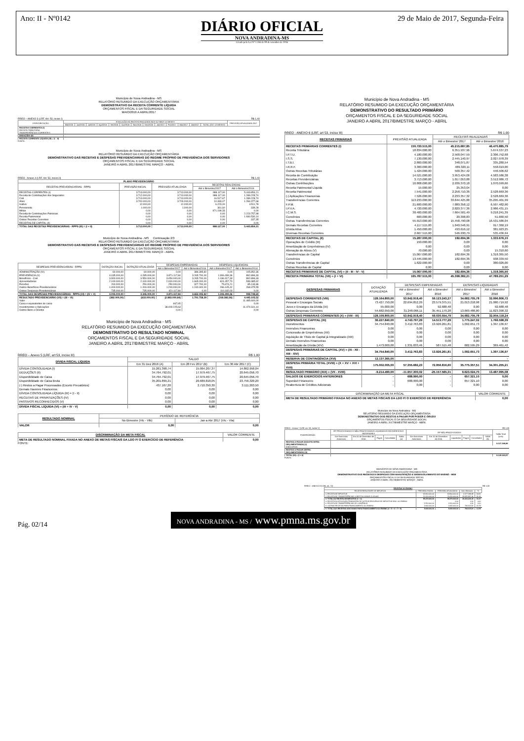Ano: II - Nº0142
DIÁRIO OFICIAL
NOVA ANDRADINA-MS
Criado pela Lei Nº 1.336 de 09 de setembro de 2016
29 de Maio de 2017, Segunda-Feira
Município de Nova Andradina - MS
RELATÓRIO RESUMIDO DA EXECUÇÃO ORÇAMENTÁRIA
DEMONSTRATIVO DA RECEITA CORRENTE LÍQUIDA
ORÇAMENTOS FISCAL E DA SEGURIDADE SOCIAL
MAIO/2016 A ABRIL/2017
RREO – ANEXO 3 (LRF, Art. 53, inciso I) R$ 1,00
| ESPECIFICAÇÃO | EVOLUÇÃO DA RECEITA REALIZADA NOS ÚLTIMOS 12 MESES | | | | | | | | | | | | | PREVISÃO ATUALIZADA 2017 |
| --- | --- | --- | --- | --- | --- | --- | --- | --- | --- | --- | --- | --- | --- | --- |
| | Mai/2016 | Jun/2016 | Jul/2016 | Ago/2016 | Set/2016 | Out/2016 | Nov/2016 | Dez/2016 | Jan/2017 | Fev/2017 | Mar/2017 | Abr/2017 | TOTAL (ÚLT. 12 MESES) | |
| RECEITAS CORRENTES (I) | | | | | | | | | | | | | | |
| RECEITA TRIBUTÁRIA | | | | | | | | | | | | | | |
| TRANSFERÊNCIAS CORRENTES | | | | | | | | | | | | | | |
| DEDUÇÕES (II) | | | | | | | | | | | | | | |
| RECEITA CORRENTE LÍQUIDA (III) = (I – II) | | | | | | | | | | | | | | |
FONTE:
Município de Nova Andradina - MS
RELATÓRIO RESUMIDO DA EXECUÇÃO ORÇAMENTÁRIA
DEMONSTRATIVO DAS RECEITAS E DESPESAS PREVIDENCIÁRIAS DO REGIME PRÓPRIO DE PREVIDÊNCIA DOS SERVIDORES
ORÇAMENTOS FISCAL E DA SEGURIDADE SOCIAL
JANEIRO A ABRIL 2017/BIMESTRE MARÇO - ABRIL
RREO - Anexo 4 (LRF, Art. 53, inciso II) R$ 1,00
| PLANO PREVIDENCIÁRIO | | | | |
| --- | --- | --- | --- | --- |
| RECEITAS PREVIDENCIÁRIAS - RPPS | PREVISÃO INICIAL | PREVISÃO ATUALIZADA | RECEITAS REALIZADAS | |
| | | | Até o Bimestre/2017 | Até o Bimestre/2016 |
| RECEITAS CORRENTES (I) | 3.713.000,00 | 3.713.000,00 | 988.117,00 | 5.443.854,21 |
| Receita de Contribuições dos Segurados | 3.712.000,00 | 3.713.000,00 | 988.117,00 | 1.289.228,74 |
| Civil | 3.713.000,00 | 3.713.000,00 | 16.517,67 | 1.289.228,74 |
| Ativo | 3.700.000,00 | 3.700.000,00 | 10.333,07 | 1.284.377,68 |
| Inativo | 12.000,00 | 12.000,00 | 6.223,00 | 4.511,78 |
| Pensionista | 1.000,00 | 1.000,00 | 361,60 | 339,28 |
| Militar | 0,00 | 0,00 | 971.199,33 | 0,00 |
| Receita de Contribuições Patronais | 0,00 | 0,00 | 0,00 | 2.223.757,98 |
| Receita Patrimonial | 0,00 | 0,00 | 0,00 | 1.930.530,14 |
| Outras Receitas Correntes | 0,00 | 0,00 | 0,00 | 337,35 |
| RECEITAS DE CAPITAL (II) | 0,00 | 0,00 | 0,00 | 0,00 |
| TOTAL DAS RECEITAS PREVIDENCIÁRIAS - RPPS (III) = (I + II) | 3.713.000,00 | 3.713.000,00 | 988.117,00 | 5.443.854,21 |
Município de Nova Andradina - MS Continuação 2/3
RELATÓRIO RESUMIDO DA EXECUÇÃO ORÇAMENTÁRIA
DEMONSTRATIVO DAS RECEITAS E DESPESAS PREVIDENCIÁRIAS DO REGIME PRÓPRIO DE PREVIDÊNCIA DOS SERVIDORES
ORÇAMENTOS FISCAL E DA SEGURIDADE SOCIAL
JANEIRO A ABRIL 2017/BIMESTRE MARÇO - ABRIL
| DESPESAS PREVIDENCIÁRIAS - RPPS | DOTAÇÃO INICIAL | DOTAÇÃO ATUALIZADA | DESPESAS EMPENHADAS | | DESPESAS LIQUIDADAS | |
| --- | --- | --- | --- | --- | --- | --- |
| | | | Até o Bimestre/2017 | Até o Bimestre/2016 | Até o Bimestre/2017 | Até o Bimestre/2016 |
| ADMINISTRAÇÃO (IV) | 60.000,00 | 60.000,00 | 0,00 | 386.395,82 | 0,00 | 105.852,36 |
| PREVIDÊNCIA (V) | 4.035.000,00 | 4.285.000,00 | 3.871.117,84 | 3.265.700,00 | 1.306.499,36 | 892.896,33 |
| Benefícios - Civil | 3.300.000,00 | 3.550.000,00 | 3.450.000,00 | 3.265.700,00 | 1.196.317,33 | 892.896,33 |
| Aposentadorias | 2.100.000,00 | 2.100.000,00 | 2.000.000,00 | 1.665.000,00 | 824.457,70 | 539.385,92 |
| Pensões | 200.000,00 | 250.000,00 | 250.000,00 | 327.700,00 | 75.674,21 | 85.134,86 |
| Outros Benefícios Previdenciários | 1.000.000,00 | 1.200.000,00 | 1.200.000,00 | 1.240.000,00 | 296.145,42 | 268.375,55 |
| Outras Despesas Previdenciárias | 735.000,00 | 735.000,00 | 421.117,84 | 0,00 | 110.182,03 | 0,00 |
| TOTAL DAS DESPESAS PREVIDENCIÁRIAS - RPPS (VI) = (IV + V) | 4.095.000,00 | 4.345.000,00 | 3.871.117,84 | 3.652.095,82 | 1.306.499,36 | 998.748,69 |
| RESULTADO PREVIDENCIÁRIO (VII) = (III – VI) | (382.000,00) | (632.000,00) | (2.883.000,84) | 1.791.758,39 | (318.382,36) | 4.445.105,52 |
| Valor | 11.485.600,00 | | | | | |
| Caixa e equivalentes de caixa | 667,65 | | | 0,00 | | |
| Investimentos e Aplicações | 38.409.225,63 | | | 11.474.641,14 | | |
| Outros Bens e Direitos | 0,00 | | | 0,00 | | |
Município de Nova Andradina - MS
RELATÓRIO RESUMIDO DA EXECUÇÃO ORÇAMENTÁRIA
DEMONSTRATIVO DO RESULTADO NOMINAL
ORÇAMENTOS FISCAL E DA SEGURIDADE SOCIAL
JANEIRO A ABRIL 2017/BIMESTRE MARÇO - ABRIL
RREO – Anexo 5 (LRF, art 53, inciso III) R$ 1,00
| DÍVIDA FISCAL LÍQUIDA | SALDO | | |
| --- | --- | --- | --- |
| | Em 31 Dez 2016 (A) | Em 28 Fev 2017 (B) | Em 30 Abr 2017 (C) |
| DÍVIDA CONSOLIDADA (I) | 15.261.398,74 | 15.064.207,37 | 14.862.958,04 |
| DEDUÇÕES (II) | 34.764.792,01 | 17.979.467,75 | 20.645.056,70 |
| Disponibilidade de Caixa | 34.764.792,01 | 17.979.467,75 | 20.645.056,70 |
| Disponibilidade de Caixa Bruta | 35.201.899,21 | 20.689.818,05 | 23.756.320,20 |
| (-) Restos a Pagar Processados (Exceto Precatórios) | 437.107,20 | 2.710.350,30 | 3.111.263,50 |
| Demais Haveres Financeiros | 0,00 | 0,00 | 0,00 |
| DÍVIDA CONSOLIDADA LÍQUIDA (III) = (I - II) | 0,00 | 0,00 | 0,00 |
| RECEITAS DE PRIVATIZAÇÕES (IV) | 0,00 | 0,00 | 0,00 |
| PASSIVOS RECONHECIDOS (V) | 0,00 | 0,00 | 0,00 |
| DÍVIDA FISCAL LÍQUIDA (VI) = (III + IV - V) | 0,00 | 0,00 | 0,00 |
| RESULTADO NOMINAL | PERÍODO DE REFERÊNCIA | |
| --- | --- | --- |
| | No Bimestre (VIc - VIb) | Jan a Abr 2017 (VIc - VIa) |
| VALOR | 0,00 | 0,00 |
| DISCRIMINAÇÃO DA META FISCAL | VALOR CORRENTE |
| --- | --- |
| META DE RESULTADO NOMINAL FIXADA NO ANEXO DE METAS FISCAIS DA LDO P/ O EXERCÍCIO DE REFERÊNCIA | 0,00 |
FONTE:
Município de Nova Andradina - MS
RELATÓRIO RESUMIDO DA EXECUÇÃO ORÇAMENTÁRIA
DEMONSTRATIVO DO RESULTADO PRIMÁRIO
ORÇAMENTOS FISCAL E DA SEGURIDADE SOCIAL
JANEIRO A ABRIL 2017/BIMESTRE MARÇO - ABRIL
RREO - ANEXO 6 (LRF, art 53, inciso III) R$ 1,00
| RECEITAS PRIMÁRIAS | PREVISÃO ATUALIZADA | RECEITAS REALIZADAS | |
| --- | --- | --- | --- |
| | | Até o Bimestre/ 2017 | Até o Bimestre/ 2016 |
| RECEITAS PRIMÁRIAS CORRENTES (I) | 150.720.515,00 | 45.215.687,85 | 46.470.885,79 |
| Receita Tributária | 18.834.000,00 | 6.351.937,96 | 5.674.537,23 |
| I.P.T.U. | 4.180.000,00 | 2.568.047,59 | 2.306.752,68 |
| I.S.S. | 7.130.000,00 | 2.445.140,97 | 2.027.978,39 |
| I.T.B.I. | 2.800.000,00 | 348.071,87 | 335.280,54 |
| I.R.R.F. | 3.300.000,00 | 489.320,11 | 558.019,00 |
| Outras Receitas Tributárias | 1.424.000,00 | 500.357,42 | 446.506,62 |
| Receita de Contribuição | 14.521.000,00 | 3.953.424,06 | 4.583.586,38 |
| Receitas Previdenciárias | 3.713.000,00 | 1.017.053,88 | 3.512.986,72 |
| Outras Contribuições | 10.808.000,00 | 2.936.370,18 | 1.070.599,66 |
| Receita Patrimonial Líquida | 15.000,00 | 25.353,04 | 0,00 |
| Receita Patrimonial | 7.541.000,00 | 2.258.710,36 | 2.528.669,36 |
| (-) Aplicações Financeiras | 7.526.000,00 | 2.233.357,32 | 2.528.669,36 |
| Transferências Correntes | 113.233.000,00 | 33.844.425,88 | 35.295.401,99 |
| F.P.M. | 21.600.000,00 | 7.880.358,12 | 6.507.482,90 |
| I.P.V.A. | 4.720.000,00 | 2.820.377,36 | 2.986.431,15 |
| I.C.M.S. | 30.400.000,00 | 7.664.501,49 | 9.218.241,39 |
| Convênios | 600.000,00 | 20.398,83 | 51.660,50 |
| Outras Transferências Correntes | 55.913.000,00 | 15.458.790,08 | 16.531.586,04 |
| Demais Receitas Correntes | 4.117.515,00 | 1.040.546,91 | 917.360,19 |
| Dívida Ativa | 1.450.000,00 | 493.616,12 | 381.923,25 |
| Diversas Receitas Correntes | 2.667.515,00 | 546.930,79 | 535.436,94 |
| RECEITAS DE CAPITAL (II) | 15.287.000,00 | 182.694,36 | 1.333.676,10 |
| Operações de Crédito (III) | 150.000,00 | 0,00 | 0,00 |
| Amortização de Empréstimos (IV) | 0,00 | 0,00 | 0,00 |
| Alienação de Ativos (V) | 70.000,00 | 0,00 | 15.310,60 |
| Transferências de Capital | 15.067.000,00 | 182.694,36 | 1.318.365,50 |
| Convênios | 13.445.000,00 | 182.694,36 | 938.339,50 |
| Outras Transferências de Capital | 1.622.000,00 | 0,00 | 380.026,00 |
| Outras Receitas de Capital | 0,00 | 0,00 | 0,00 |
| RECEITAS PRIMÁRIAS DE CAPITAL (VI) = (II - III - IV - V) | 15.067.000,00 | 182.694,36 | 1.318.365,50 |
| RECEITA PRIMÁRIA TOTAL (VII) = (I + VI) | 165.787.515,00 | 45.398.382,21 | 47.789.251,29 |
| DESPESAS PRIMÁRIAS | DOTAÇÃO ATUALIZADA | DESPESAS EMPENHADAS | | DESPESAS LIQUIDADAS | |
| --- | --- | --- | --- | --- | --- |
| | | Até o Bimestre/ 2017 | Até o Bimestre/ 2016 | Até o Bimestre/ 2017 | Até o Bimestre/ 2016 |
| DESPESAS CORRENTES (VIII) | 128.164.800,00 | 53.942.918,40 | 59.123.243,27 | 34.682.705,78 | 32.996.806,72 |
| Pessoal e Encargos Sociais | 73.427.750,00 | 22.694.852,29 | 23.579.375,51 | 21.013.218,98 | 21.080.719,92 |
| Juros e Encargos da Dívida (IX) | 55.000,00 | 0,00 | 92.688,48 | 0,00 | 92.688,48 |
| Outras Despesas Correntes | 54.682.050,00 | 31.248.066,11 | 35.451.179,28 | 13.669.486,80 | 11.823.398,32 |
| DESPESAS PRIMÁRIAS CORRENTES (X) = (VIII - IX) | 128.109.800,00 | 53.942.918,40 | 59.030.554,79 | 34.682.705,78 | 32.904.118,24 |
| DESPESAS DE CAPITAL (XI) | 36.227.840,00 | 4.743.797,29 | 14.513.777,29 | 1.775.247,02 | 1.766.598,39 |
| Investimentos | 34.754.840,00 | 3.412.763,83 | 13.926.261,81 | 1.092.651,73 | 1.397.136,97 |
| Inversões Financeiras | 0,00 | 0,00 | 0,00 | 0,00 | 0,00 |
| Concessão de Empréstimos (XII) | 0,00 | 0,00 | 0,00 | 0,00 | 0,00 |
| Aquisição de Título de Capital já Integralizado (XIII) | 0,00 | 0,00 | 0,00 | 0,00 | 0,00 |
| Demais Inversões Financeiras | 0,00 | 0,00 | 0,00 | 0,00 | 0,00 |
| Amortização da Dívida (XIV) | 1.473.000,00 | 1.331.033,46 | 587.515,48 | 682.595,29 | 369.461,42 |
| DESPESAS PRIMÁRIAS DE CAPITAL (XV) = (XI - XII - XIII - XIV) | 34.754.840,00 | 3.412.763,83 | 13.926.261,81 | 1.092.651,73 | 1.397.136,97 |
| RESERVA DE CONTINGÊNCIA (XVI) | 12.137.365,00 | - | - | - | - |
| DESPESA PRIMÁRIA TOTAL (XVIII) = (X + XV + XVI + XVII) | 175.002.005,00 | 57.355.682,23 | 72.956.816,60 | 35.775.357,51 | 34.301.255,21 |
| RESULTADO PRIMÁRIO (XIX) = (VII - XVIII) | -9.214.490,00 | -11.957.300,02 | -25.157.565,31 | 9.623.024,70 | 13.487.995,08 |
| SALDOS DE EXERCÍCIOS ANTERIORES | - | 688.990,00 | - | 657.321,10 | 0,00 |
| Superávit Financeiro | - | 688.990,00 | - | 657.321,10 | 0,00 |
| Reabertura de Créditos Adicionais | - | 0,00 | - | 0,00 | 0,00 |
| DISCRIMINAÇÃO DA META FISCAL | VALOR CORRENTE |
| --- | --- |
| META DE RESULTADO PRIMÁRIO FIXADA NO ANEXO DE METAS FISCAIS DA LDO P/ O EXERCÍCIO DE REFERÊNCIA | 0,00 |
Município de Nova Andradina - MS
RELATÓRIO RESUMIDO DA EXECUÇÃO ORÇAMENTÁRIA
DEMONSTRATIVO DOS RESTOS A PAGAR POR PODER E ÓRGÃO
ORÇAMENTOS FISCAL E DA SEGURIDADE SOCIAL
JANEIRO A ABRIL 2017/BIMESTRE MARÇO - ABRIL
RREO – Anexo 7 (LRF, art. 53, inciso V) R$ 1,00
| PODER/ÓRGÃO | RP PROCESSADOS E NÃO PROCESSADOS LIQUIDADOS EM EXERCÍCIOS ANTERIORES | | | | | RP NÃO PROCESSADOS | | | | | | Saldo Total (a+b) |
| --- | --- | --- | --- | --- | --- | --- | --- | --- | --- | --- | --- | --- |
| | Em Exercícios Anteriores | Em 31 de Dezembro de 2016 | Pagos | Cancelados | Saldo (a) | Em Exercícios Anteriores | Em 31 de Dezembro de 2016 | Liquidados | Pagos | Cancelados | Saldo (b) | |
| RESTOS A PAGAR (EXCETO INTRA-ORÇAMENTÁRIOS) (I) | | | | | | | | | | | | 6.127.286,88 |
| EXECUTIVO | | | | | | | | | | | | |
| RESTOS A PAGAR (INTRA-ORÇAMENTÁRIOS) (II) | | | | | | | | | | | | |
| TOTAL (III) = (I + II) | | | | | | | | | | | | 6.129.183,07 |
FONTE:
MUNICIPIO DE NOVA ANDRADINA - MS
RELATÓRIO RESUMIDO DA EXECUÇÃO ORÇAMENTÁRIA
DEMONSTRATIVO DAS RECEITAS E DESPESAS COM MANUTENÇÃO E DESENVOLVIMENTO DO ENSINO - MDE
ORÇAMENTOS FISCAL E DA SEGURIDADE SOCIAL
JANEIRO A ABRIL 2017/BIMESTRE MARÇO - ABRIL
RREO – ANEXO 8 (LDB, art. 72) R$ 1,00
| RECEITAS DO ENSINO | | | | |
| --- | --- | --- | --- | --- |
| RECEITA RESULTANTE DE IMPOSTOS | PREVISÃO INICIAL | PREVISÃO ATUALIZADA | Até o Bimestre | % |
| 1- RECEITA DE IMPOSTOS | 18.860.000,00 | 18.860.000,00 | 6.377.288,98 | 33,81 |
| 2- RECEITA DE TRANSFERÊNCIAS CONSTITUCIONAIS E LEGAIS | 76.410.000,00 | 76.410.000,00 | 23.825.947,46 | 31,18 |
| 3- TOTAL DA RECEITA DE IMPOSTOS (1 + 2) | 95.270.000,00 | 95.270.000,00 | 30.203.246,44 | 31,67 |
| 4- RECEITA DA APLICAÇÃO FINANCEIRA DE OUTROS RECURSOS DE IMPOSTOS VINC. AO ENSINO | - | 0,00 | 0,00 | 0,00 |
| 6- RECEITA DE TRANSFERÊNCIAS DE CONVÊNIOS | 2.250.000,00 | 2.250.000,00 | 0,00 | 0,00 |
| 8- OUTRAS RECEITAS PARA FINANCIAMENTO DO ENSINO | 3.440.000,00 | 3.440.000,00 | 784.315,34 | 22,79 |
| 9- TOTAL DAS RECEITAS ADICIONAIS PARA FINANCIAMENTO DO ENSINO (4 + 5 + 6 + 7 + 8) | 5.690.000,00 | 5.690.000,00 | 784.315,34 | 13,78 |
Pág. 02/14
NOVA ANDRADINA - MS / www.pmna.ms.gov.br